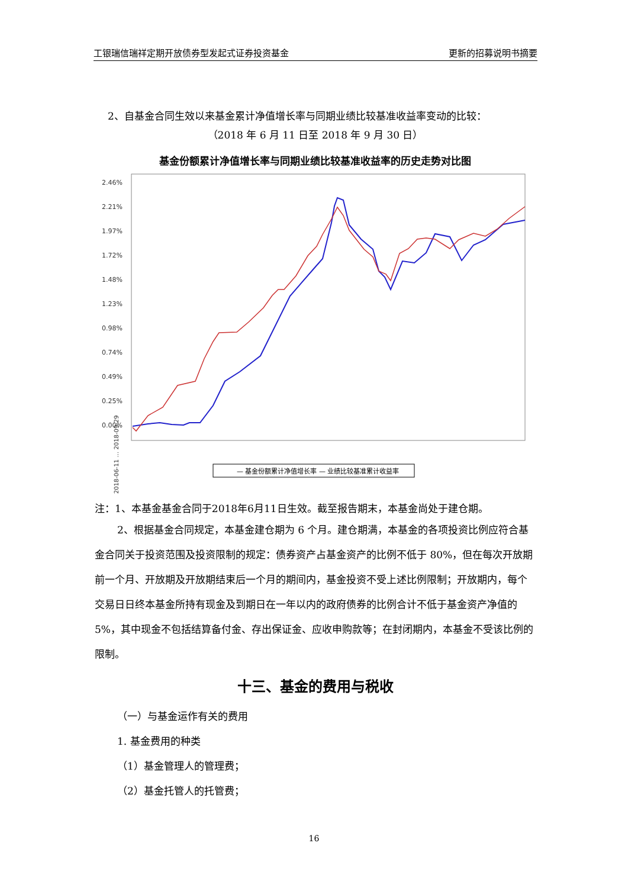工银瑞信瑞祥定期开放债券型发起式证券投资基金 更新的招募说明书摘要
2、自基金合同生效以来基金累计净值增长率与同期业绩比较基准收益率变动的比较：
（2018 年 6 月 11 日至 2018 年 9 月 30 日）
基金份额累计净值增长率与同期业绩比较基准收益率的历史走势对比图
2.46%
2.21%
1.97%
1.72%
1.48%
1.23%
0.98%
0.74%
0.49%
0.25%
0.00%
2018-06-11 … 2018-09-29
— 基金份额累计净值增长率 — 业绩比较基准累计收益率
注：1、本基金基金合同于2018年6月11日生效。截至报告期末，本基金尚处于建仓期。
2、根据基金合同规定，本基金建仓期为 6 个月。建仓期满，本基金的各项投资比例应符合基金合同关于投资范围及投资限制的规定：债券资产占基金资产的比例不低于 80%，但在每次开放期前一个月、开放期及开放期结束后一个月的期间内，基金投资不受上述比例限制；开放期内，每个交易日日终本基金所持有现金及到期日在一年以内的政府债券的比例合计不低于基金资产净值的 5%，其中现金不包括结算备付金、存出保证金、应收申购款等；在封闭期内，本基金不受该比例的限制。
十三、基金的费用与税收
（一）与基金运作有关的费用
1. 基金费用的种类
（1）基金管理人的管理费；
（2）基金托管人的托管费；
16